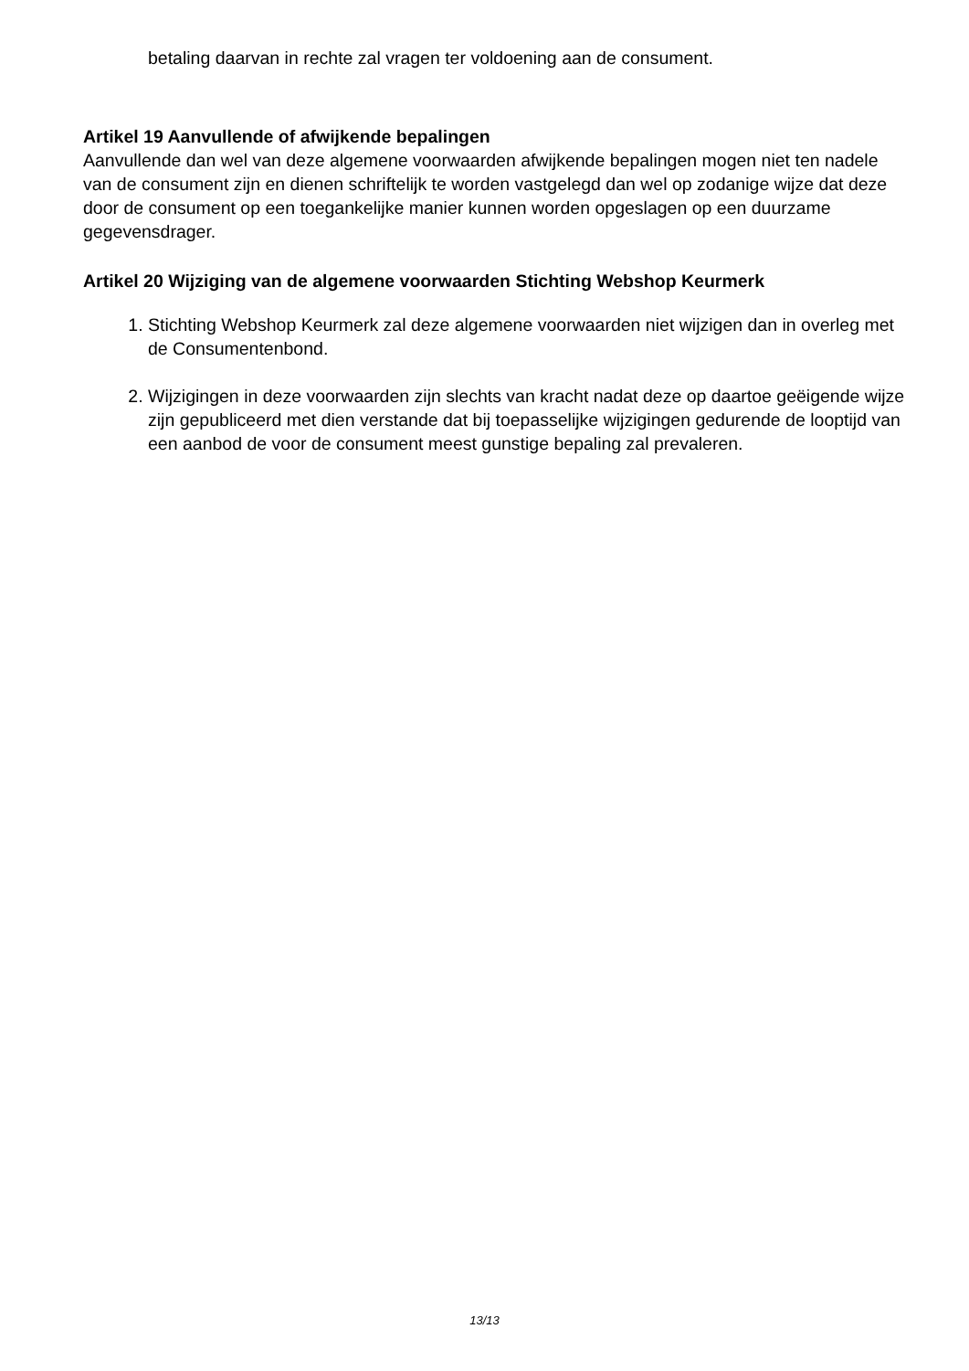betaling daarvan in rechte zal vragen ter voldoening aan de consument.
Artikel 19 Aanvullende of afwijkende bepalingen
Aanvullende dan wel van deze algemene voorwaarden afwijkende bepalingen mogen niet ten nadele van de consument zijn en dienen schriftelijk te worden vastgelegd dan wel op zodanige wijze dat deze door de consument op een toegankelijke manier kunnen worden opgeslagen op een duurzame gegevensdrager.
Artikel 20 Wijziging van de algemene voorwaarden Stichting Webshop Keurmerk
1. Stichting Webshop Keurmerk zal deze algemene voorwaarden niet wijzigen dan in overleg met de Consumentenbond.
2. Wijzigingen in deze voorwaarden zijn slechts van kracht nadat deze op daartoe geëigende wijze zijn gepubliceerd met dien verstande dat bij toepasselijke wijzigingen gedurende de looptijd van een aanbod de voor de consument meest gunstige bepaling zal prevaleren.
13/13